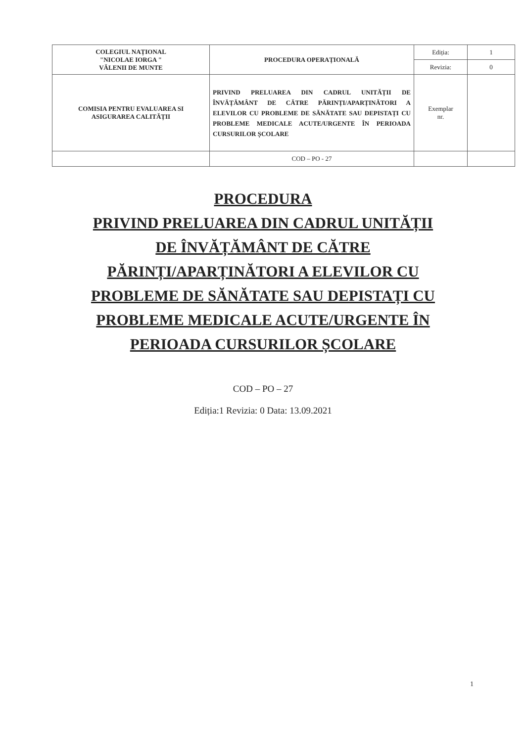| COLEGIUL NAȚIONAL "NICOLAE IORGA " VĂLENII DE MUNTE | PROCEDURA OPERAȚIONALĂ | Ediția: | 1 |
| | | Revizia: | 0 |
| COMISIA PENTRU EVALUAREA SI ASIGURAREA CALITĂȚII | PRIVIND PRELUAREA DIN CADRUL UNITĂȚII DE ÎNVĂȚĂMÂNT DE CĂTRE PĂRINȚI/APARȚINĂTORI A ELEVILOR CU PROBLEME DE SĂNĂTATE SAU DEPISTAȚI CU PROBLEME MEDICALE ACUTE/URGENTE ÎN PERIOADA CURSURILOR ȘCOLARE | Exemplar nr. | |
| | COD – PO - 27 | | |
PROCEDURA
PRIVIND PRELUAREA DIN CADRUL UNITĂȚII
DE ÎNVĂȚĂMÂNT DE CĂTRE
PĂRINȚI/APARȚINĂTORI A ELEVILOR CU
PROBLEME DE SĂNĂTATE SAU DEPISTAȚI CU
PROBLEME MEDICALE ACUTE/URGENTE ÎN
PERIOADA CURSURILOR ȘCOLARE
COD – PO – 27
Ediția:1 Revizia: 0 Data: 13.09.2021
1